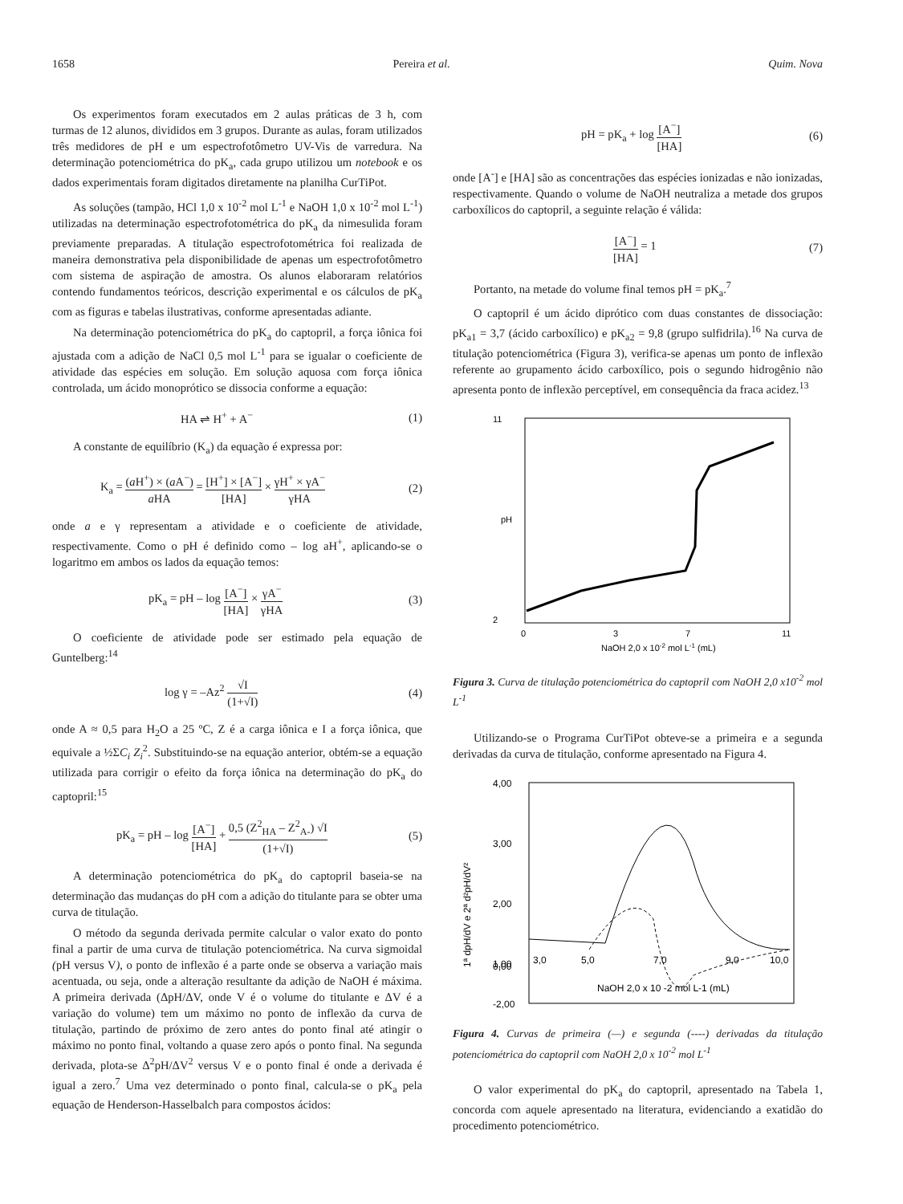1658 Pereira et al. Quim. Nova
Os experimentos foram executados em 2 aulas práticas de 3 h, com turmas de 12 alunos, divididos em 3 grupos. Durante as aulas, foram utilizados três medidores de pH e um espectrofotômetro UV-Vis de varredura. Na determinação potenciométrica do pK<sub>a</sub>, cada grupo utilizou um notebook e os dados experimentais foram digitados diretamente na planilha CurTiPot.
As soluções (tampão, HCl 1,0 x 10<sup>-2</sup> mol L<sup>-1</sup> e NaOH 1,0 x 10<sup>-2</sup> mol L<sup>-1</sup>) utilizadas na determinação espectrofotométrica do pK<sub>a</sub> da nimesulida foram previamente preparadas. A titulação espectrofotométrica foi realizada de maneira demonstrativa pela disponibilidade de apenas um espectrofotômetro com sistema de aspiração de amostra. Os alunos elaboraram relatórios contendo fundamentos teóricos, descrição experimental e os cálculos de pK<sub>a</sub> com as figuras e tabelas ilustrativas, conforme apresentadas adiante.
Na determinação potenciométrica do pK<sub>a</sub> do captopril, a força iônica foi ajustada com a adição de NaCl 0,5 mol L<sup>-1</sup> para se igualar o coeficiente de atividade das espécies em solução. Em solução aquosa com força iônica controlada, um ácido monoprótico se dissocia conforme a equação:
HA ⇌ H<sup>+</sup> + A<sup>−</sup> (1)
A constante de equilíbrio (K<sub>a</sub>) da equação é expressa por:
K<sub>a</sub> = (a H<sup>+</sup>) × (a A<sup>−</sup>) a HA = [H<sup>+</sup>] × [A<sup>−</sup>] [HA] × γH<sup>+</sup> × γA<sup>−</sup> γHA (2)
onde a e γ representam a atividade e o coeficiente de atividade, respectivamente. Como o pH é definido como – log aH<sup>+</sup>, aplicando-se o logaritmo em ambos os lados da equação temos:
pK<sub>a</sub> = pH – log [A<sup>−</sup>] [HA] × γA<sup>−</sup> γHA (3)
O coeficiente de atividade pode ser estimado pela equação de Guntelberg:<sup>14</sup>
log γ = –Az<sup>2</sup> √I (1+√I) (4)
onde A ≈ 0,5 para H<sub>2</sub>O a 25 ºC, Z é a carga iônica e I a força iônica, que equivale a ½ΣC<sub>i</sub> Z<sub>i</sub><sup>2</sup>. Substituindo-se na equação anterior, obtém-se a equação utilizada para corrigir o efeito da força iônica na determinação do pK<sub>a</sub> do captopril:<sup>15</sup>
pK<sub>a</sub> = pH – log [A<sup>−</sup>] [HA] + 0,5 (Z<sup>2</sup><sub>HA</sub> – Z<sup>2</sup><sub>A-</sub>) √I (1+√I) (5)
A determinação potenciométrica do pK<sub>a</sub> do captopril baseia-se na determinação das mudanças do pH com a adição do titulante para se obter uma curva de titulação.
O método da segunda derivada permite calcular o valor exato do ponto final a partir de uma curva de titulação potenciométrica. Na curva sigmoidal (pH versus V), o ponto de inflexão é a parte onde se observa a variação mais acentuada, ou seja, onde a alteração resultante da adição de NaOH é máxima. A primeira derivada (ΔpH/ΔV, onde V é o volume do titulante e ΔV é a variação do volume) tem um máximo no ponto de inflexão da curva de titulação, partindo de próximo de zero antes do ponto final até atingir o máximo no ponto final, voltando a quase zero após o ponto final. Na segunda derivada, plota-se Δ<sup>2</sup>pH/ΔV<sup>2</sup> versus V e o ponto final é onde a derivada é igual a zero.<sup>7</sup> Uma vez determinado o ponto final, calcula-se o pK<sub>a</sub> pela equação de Henderson-Hasselbalch para compostos ácidos:
pH = pK<sub>a</sub> + log [A<sup>−</sup>] [HA] (6)
onde [A<sup>-</sup>] e [HA] são as concentrações das espécies ionizadas e não ionizadas, respectivamente. Quando o volume de NaOH neutraliza a metade dos grupos carboxílicos do captopril, a seguinte relação é válida:
[A<sup>−</sup>] [HA] = 1 (7)
Portanto, na metade do volume final temos pH = pK<sub>a</sub>.<sup>7</sup>
O captopril é um ácido diprótico com duas constantes de dissociação: pK<sub>a1</sub> = 3,7 (ácido carboxílico) e pK<sub>a2</sub> = 9,8 (grupo sulfidrila).<sup>16</sup> Na curva de titulação potenciométrica (Figura 3), verifica-se apenas um ponto de inflexão referente ao grupamento ácido carboxílico, pois o segundo hidrogênio não apresenta ponto de inflexão perceptível, em consequência da fraca acidez.<sup>13</sup>
pH
11
2
0
3
7
11
NaOH 2,0 x 10-2 mol L-1 (mL)
Figura 3. Curva de titulação potenciométrica do captopril com NaOH 2,0 x10<sup>-2</sup> mol L<sup>-1</sup>
Utilizando-se o Programa CurTiPot obteve-se a primeira e a segunda derivadas da curva de titulação, conforme apresentado na Figura 4.
4,00
3,00
2,00
1,00
0,00
-2,00
3,0
5,0
7,0
9,0
10,0
1ª dpH/dV e 2ª d²pH/dV²
NaOH 2,0 x 10 -2 mol L-1 (mL)
Figura 4. Curvas de primeira (—) e segunda (----) derivadas da titulação potenciométrica do captopril com NaOH 2,0 x 10<sup>-2</sup> mol L<sup>-1</sup>
O valor experimental do pK<sub>a</sub> do captopril, apresentado na Tabela 1, concorda com aquele apresentado na literatura, evidenciando a exatidão do procedimento potenciométrico.